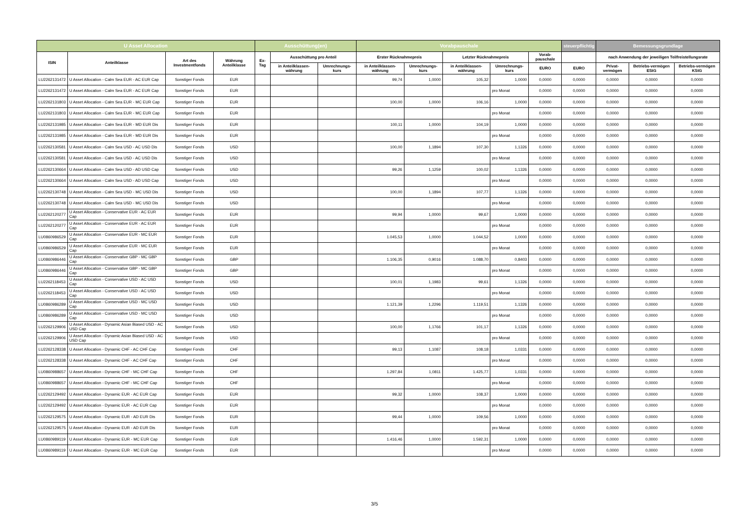| U Asset Allocation | | | | Ausschüttung(en) | | | Vorabpauschale | | | | | steuerpflichtig | Bemessungsgrundlage | | |
| --- | --- | --- | --- | --- | --- | --- | --- | --- | --- | --- | --- | --- | --- | --- | --- |
| ISIN | Anteilklasse | Art des Investmentfonds | Währung Anteilklasse | Ex-Tag | Ausschüttung pro Anteil | | Erster Rücknahmepreis | | Letzter Rücknahmepreis | | Vorab-pauschale | | nach Anwendung der jeweiligen Teilfreistellungsrate | | |
| | | | | | in Anteilklassen-währung | Umrechnungs-kurs | in Anteilklassen-währung | Umrechnungs-kurs | in Anteilklassen-währung | Umrechnungs-kurs | EURO | EURO | Privat-vermögen | Betriebs-vermögen EStG | Betriebs-vermögen KStG |
| LU2262131472 | U Asset Allocation - Calm Sea EUR - AC EUR Cap | Sonstiger Fonds | EUR | | | | 99,74 | 1,0000 | 105,32 | 1,0000 | 0,0000 | 0,0000 | 0,0000 | 0,0000 | 0,0000 |
| LU2262131472 | U Asset Allocation - Calm Sea EUR - AC EUR Cap | Sonstiger Fonds | EUR | | | | | | | pro Monat | 0,0000 | 0,0000 | 0,0000 | 0,0000 | 0,0000 |
| LU2262131803 | U Asset Allocation - Calm Sea EUR - MC EUR Cap | Sonstiger Fonds | EUR | | | | 100,00 | 1,0000 | 106,16 | 1,0000 | 0,0000 | 0,0000 | 0,0000 | 0,0000 | 0,0000 |
| LU2262131803 | U Asset Allocation - Calm Sea EUR - MC EUR Cap | Sonstiger Fonds | EUR | | | | | | | pro Monat | 0,0000 | 0,0000 | 0,0000 | 0,0000 | 0,0000 |
| LU2262131985 | U Asset Allocation - Calm Sea EUR - MD EUR Dis | Sonstiger Fonds | EUR | | | | 100,11 | 1,0000 | 104,19 | 1,0000 | 0,0000 | 0,0000 | 0,0000 | 0,0000 | 0,0000 |
| LU2262131985 | U Asset Allocation - Calm Sea EUR - MD EUR Dis | Sonstiger Fonds | EUR | | | | | | | pro Monat | 0,0000 | 0,0000 | 0,0000 | 0,0000 | 0,0000 |
| LU2262130581 | U Asset Allocation - Calm Sea USD - AC USD Dis | Sonstiger Fonds | USD | | | | 100,00 | 1,1894 | 107,30 | 1,1326 | 0,0000 | 0,0000 | 0,0000 | 0,0000 | 0,0000 |
| LU2262130581 | U Asset Allocation - Calm Sea USD - AC USD Dis | Sonstiger Fonds | USD | | | | | | | pro Monat | 0,0000 | 0,0000 | 0,0000 | 0,0000 | 0,0000 |
| LU2262130664 | U Asset Allocation - Calm Sea USD - AD USD Cap | Sonstiger Fonds | USD | | | | 99,26 | 1,1259 | 100,02 | 1,1326 | 0,0000 | 0,0000 | 0,0000 | 0,0000 | 0,0000 |
| LU2262130664 | U Asset Allocation - Calm Sea USD - AD USD Cap | Sonstiger Fonds | USD | | | | | | | pro Monat | 0,0000 | 0,0000 | 0,0000 | 0,0000 | 0,0000 |
| LU2262130748 | U Asset Allocation - Calm Sea USD - MC USD Dis | Sonstiger Fonds | USD | | | | 100,00 | 1,1894 | 107,77 | 1,1326 | 0,0000 | 0,0000 | 0,0000 | 0,0000 | 0,0000 |
| LU2262130748 | U Asset Allocation - Calm Sea USD - MC USD Dis | Sonstiger Fonds | USD | | | | | | | pro Monat | 0,0000 | 0,0000 | 0,0000 | 0,0000 | 0,0000 |
| LU2262120277 | U Asset Allocation - Conservative EUR - AC EUR Cap | Sonstiger Fonds | EUR | | | | 99,94 | 1,0000 | 99,67 | 1,0000 | 0,0000 | 0,0000 | 0,0000 | 0,0000 | 0,0000 |
| LU2262120277 | U Asset Allocation - Conservative EUR - AC EUR Cap | Sonstiger Fonds | EUR | | | | | | | pro Monat | 0,0000 | 0,0000 | 0,0000 | 0,0000 | 0,0000 |
| LU0860986529 | U Asset Allocation - Conservative EUR - MC EUR Cap | Sonstiger Fonds | EUR | | | | 1.045,53 | 1,0000 | 1.044,52 | 1,0000 | 0,0000 | 0,0000 | 0,0000 | 0,0000 | 0,0000 |
| LU0860986529 | U Asset Allocation - Conservative EUR - MC EUR Cap | Sonstiger Fonds | EUR | | | | | | | pro Monat | 0,0000 | 0,0000 | 0,0000 | 0,0000 | 0,0000 |
| LU0860986446 | U Asset Allocation - Conservative GBP - MC GBP Cap | Sonstiger Fonds | GBP | | | | 1.106,35 | 0,9016 | 1.088,70 | 0,8403 | 0,0000 | 0,0000 | 0,0000 | 0,0000 | 0,0000 |
| LU0860986446 | U Asset Allocation - Conservative GBP - MC GBP Cap | Sonstiger Fonds | GBP | | | | | | | pro Monat | 0,0000 | 0,0000 | 0,0000 | 0,0000 | 0,0000 |
| LU2262118453 | U Asset Allocation - Conservative USD - AC USD Cap | Sonstiger Fonds | USD | | | | 100,01 | 1,1983 | 99,61 | 1,1326 | 0,0000 | 0,0000 | 0,0000 | 0,0000 | 0,0000 |
| LU2262118453 | U Asset Allocation - Conservative USD - AC USD Cap | Sonstiger Fonds | USD | | | | | | | pro Monat | 0,0000 | 0,0000 | 0,0000 | 0,0000 | 0,0000 |
| LU0860986289 | U Asset Allocation - Conservative USD - MC USD Cap | Sonstiger Fonds | USD | | | | 1.121,39 | 1,2296 | 1.119,51 | 1,1326 | 0,0000 | 0,0000 | 0,0000 | 0,0000 | 0,0000 |
| LU0860986289 | U Asset Allocation - Conservative USD - MC USD Cap | Sonstiger Fonds | USD | | | | | | | pro Monat | 0,0000 | 0,0000 | 0,0000 | 0,0000 | 0,0000 |
| LU2262129906 | U Asset Allocation - Dynamic Asian Biased USD - AC USD Cap | Sonstiger Fonds | USD | | | | 100,00 | 1,1766 | 101,17 | 1,1326 | 0,0000 | 0,0000 | 0,0000 | 0,0000 | 0,0000 |
| LU2262129906 | U Asset Allocation - Dynamic Asian Biased USD - AC USD Cap | Sonstiger Fonds | USD | | | | | | | pro Monat | 0,0000 | 0,0000 | 0,0000 | 0,0000 | 0,0000 |
| LU2262128338 | U Asset Allocation - Dynamic CHF - AC CHF Cap | Sonstiger Fonds | CHF | | | | 99,13 | 1,1087 | 108,18 | 1,0331 | 0,0000 | 0,0000 | 0,0000 | 0,0000 | 0,0000 |
| LU2262128338 | U Asset Allocation - Dynamic CHF - AC CHF Cap | Sonstiger Fonds | CHF | | | | | | | pro Monat | 0,0000 | 0,0000 | 0,0000 | 0,0000 | 0,0000 |
| LU0860988657 | U Asset Allocation - Dynamic CHF - MC CHF Cap | Sonstiger Fonds | CHF | | | | 1.297,84 | 1,0811 | 1.425,77 | 1,0331 | 0,0000 | 0,0000 | 0,0000 | 0,0000 | 0,0000 |
| LU0860988657 | U Asset Allocation - Dynamic CHF - MC CHF Cap | Sonstiger Fonds | CHF | | | | | | | pro Monat | 0,0000 | 0,0000 | 0,0000 | 0,0000 | 0,0000 |
| LU2262129492 | U Asset Allocation - Dynamic EUR - AC EUR Cap | Sonstiger Fonds | EUR | | | | 99,32 | 1,0000 | 108,37 | 1,0000 | 0,0000 | 0,0000 | 0,0000 | 0,0000 | 0,0000 |
| LU2262129492 | U Asset Allocation - Dynamic EUR - AC EUR Cap | Sonstiger Fonds | EUR | | | | | | | pro Monat | 0,0000 | 0,0000 | 0,0000 | 0,0000 | 0,0000 |
| LU2262129575 | U Asset Allocation - Dynamic EUR - AD EUR Dis | Sonstiger Fonds | EUR | | | | 99,44 | 1,0000 | 109,56 | 1,0000 | 0,0000 | 0,0000 | 0,0000 | 0,0000 | 0,0000 |
| LU2262129575 | U Asset Allocation - Dynamic EUR - AD EUR Dis | Sonstiger Fonds | EUR | | | | | | | pro Monat | 0,0000 | 0,0000 | 0,0000 | 0,0000 | 0,0000 |
| LU0860989119 | U Asset Allocation - Dynamic EUR - MC EUR Cap | Sonstiger Fonds | EUR | | | | 1.416,46 | 1,0000 | 1.592,31 | 1,0000 | 0,0000 | 0,0000 | 0,0000 | 0,0000 | 0,0000 |
| LU0860989119 | U Asset Allocation - Dynamic EUR - MC EUR Cap | Sonstiger Fonds | EUR | | | | | | | pro Monat | 0,0000 | 0,0000 | 0,0000 | 0,0000 | 0,0000 |
3/5